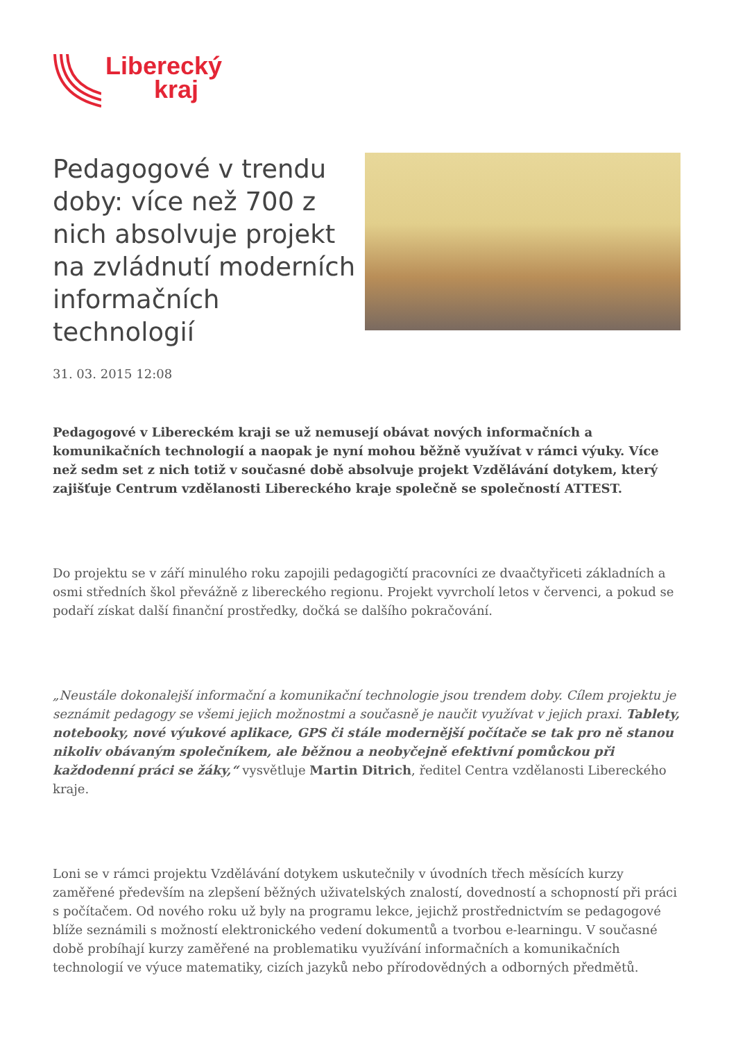Liberecký
kraj
Pedagogové v trendu doby: více než 700 z nich absolvuje projekt na zvládnutí moderních informačních technologií
31. 03. 2015 12:08
Pedagogové v Libereckém kraji se už nemusejí obávat nových informačních a komunikačních technologií a naopak je nyní mohou běžně využívat v rámci výuky. Více než sedm set z nich totiž v současné době absolvuje projekt Vzdělávání dotykem, který zajišťuje Centrum vzdělanosti Libereckého kraje společně se společností ATTEST.
Do projektu se v září minulého roku zapojili pedagogičtí pracovníci ze dvaačtyřiceti základních a osmi středních škol převážně z libereckého regionu. Projekt vyvrcholí letos v červenci, a pokud se podaří získat další finanční prostředky, dočká se dalšího pokračování.
„Neustále dokonalejší informační a komunikační technologie jsou trendem doby. Cílem projektu je seznámit pedagogy se všemi jejich možnostmi a současně je naučit využívat v jejich praxi. Tablety, notebooky, nové výukové aplikace, GPS či stále modernější počítače se tak pro ně stanou nikoliv obávaným společníkem, ale běžnou a neobyčejně efektivní pomůckou při každodenní práci se žáky,“ vysvětluje Martin Ditrich, ředitel Centra vzdělanosti Libereckého kraje.
Loni se v rámci projektu Vzdělávání dotykem uskutečnily v úvodních třech měsících kurzy zaměřené především na zlepšení běžných uživatelských znalostí, dovedností a schopností při práci s počítačem. Od nového roku už byly na programu lekce, jejichž prostřednictvím se pedagogové blíže seznámili s možností elektronického vedení dokumentů a tvorbou e-learningu. V současné době probíhají kurzy zaměřené na problematiku využívání informačních a komunikačních technologií ve výuce matematiky, cizích jazyků nebo přírodovědných a odborných předmětů.